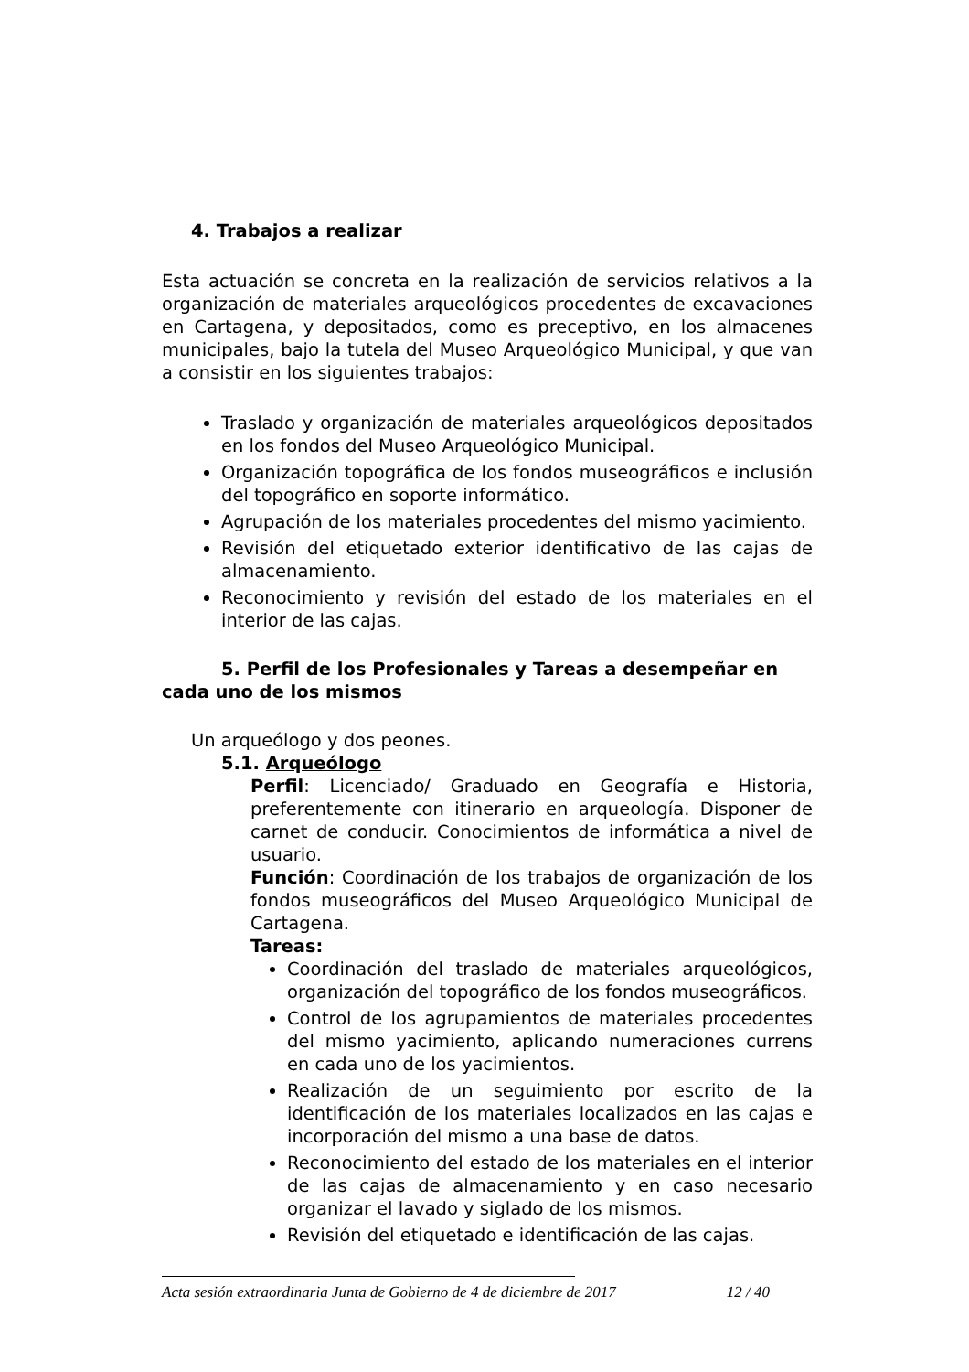4. Trabajos a realizar
Esta actuación se concreta en la realización de servicios relativos a la organización de materiales arqueológicos procedentes de excavaciones en Cartagena, y depositados, como es preceptivo, en los almacenes municipales, bajo la tutela del Museo Arqueológico Municipal, y que van a consistir en los siguientes trabajos:
Traslado y organización de materiales arqueológicos depositados en los fondos del Museo Arqueológico Municipal.
Organización topográfica de los fondos museográficos e inclusión del topográfico en soporte informático.
Agrupación de los materiales procedentes del mismo yacimiento.
Revisión del etiquetado exterior identificativo de las cajas de almacenamiento.
Reconocimiento y revisión del estado de los materiales en el interior de las cajas.
5. Perfil de los Profesionales y Tareas a desempeñar en cada uno de los mismos
Un arqueólogo y dos peones.
5.1. Arqueólogo
Perfil: Licenciado/ Graduado en Geografía e Historia, preferentemente con itinerario en arqueología. Disponer de carnet de conducir. Conocimientos de informática a nivel de usuario.
Función: Coordinación de los trabajos de organización de los fondos museográficos del Museo Arqueológico Municipal de Cartagena.
Tareas:
Coordinación del traslado de materiales arqueológicos, organización del topográfico de los fondos museográficos.
Control de los agrupamientos de materiales procedentes del mismo yacimiento, aplicando numeraciones currens en cada uno de los yacimientos.
Realización de un seguimiento por escrito de la identificación de los materiales localizados en las cajas e incorporación del mismo a una base de datos.
Reconocimiento del estado de los materiales en el interior de las cajas de almacenamiento y en caso necesario organizar el lavado y siglado de los mismos.
Revisión del etiquetado e identificación de las cajas.
Acta sesión extraordinaria Junta de Gobierno de 4 de diciembre de 2017 12 / 40